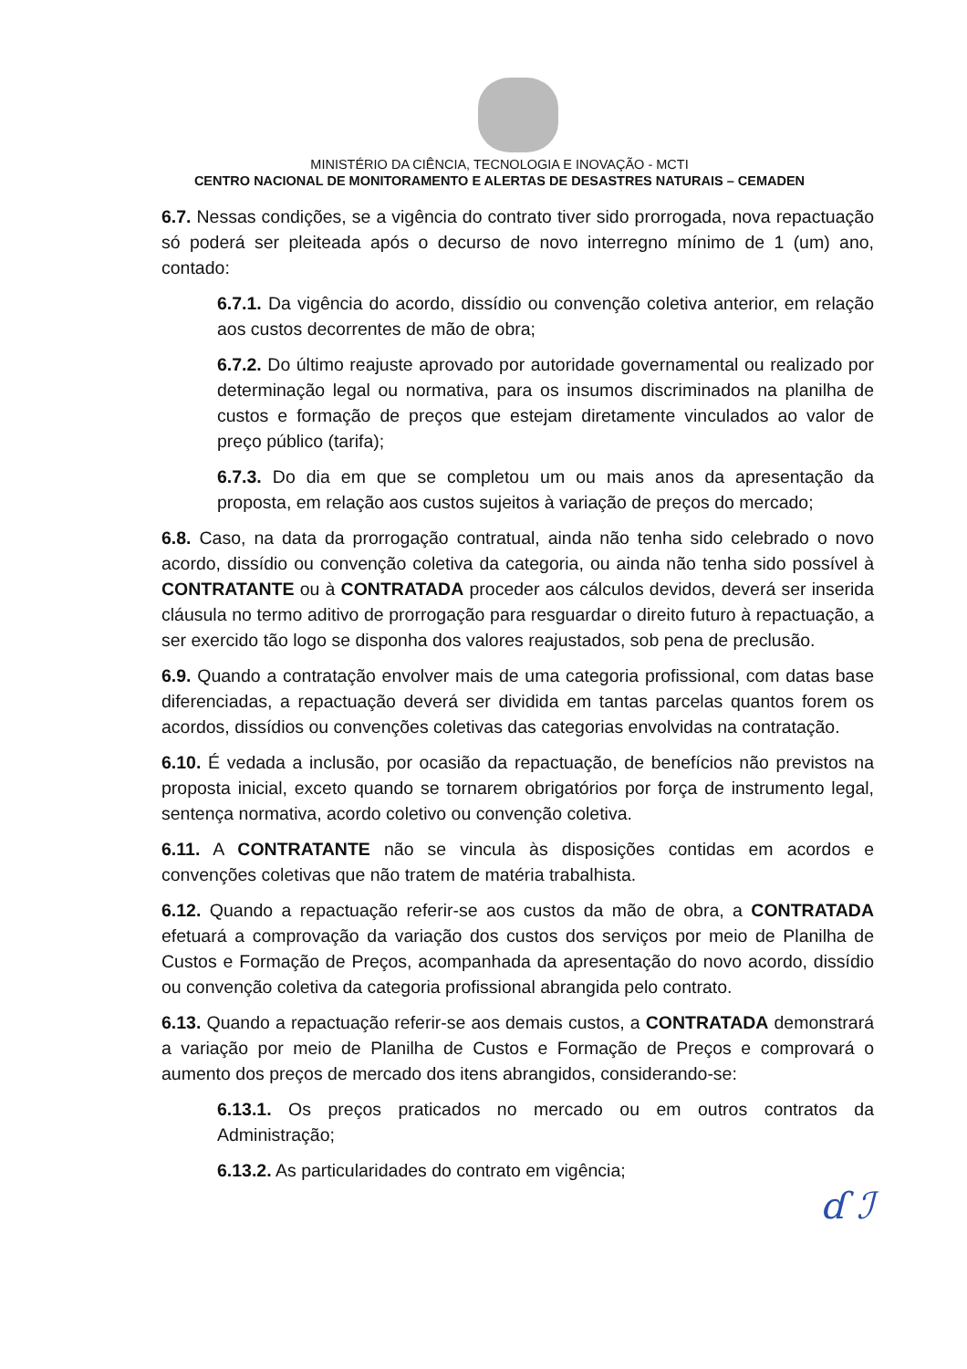MINISTÉRIO DA CIÊNCIA, TECNOLOGIA E INOVAÇÃO - MCTI
CENTRO NACIONAL DE MONITORAMENTO E ALERTAS DE DESASTRES NATURAIS – CEMADEN
6.7. Nessas condições, se a vigência do contrato tiver sido prorrogada, nova repactuação só poderá ser pleiteada após o decurso de novo interregno mínimo de 1 (um) ano, contado:
6.7.1. Da vigência do acordo, dissídio ou convenção coletiva anterior, em relação aos custos decorrentes de mão de obra;
6.7.2. Do último reajuste aprovado por autoridade governamental ou realizado por determinação legal ou normativa, para os insumos discriminados na planilha de custos e formação de preços que estejam diretamente vinculados ao valor de preço público (tarifa);
6.7.3. Do dia em que se completou um ou mais anos da apresentação da proposta, em relação aos custos sujeitos à variação de preços do mercado;
6.8. Caso, na data da prorrogação contratual, ainda não tenha sido celebrado o novo acordo, dissídio ou convenção coletiva da categoria, ou ainda não tenha sido possível à CONTRATANTE ou à CONTRATADA proceder aos cálculos devidos, deverá ser inserida cláusula no termo aditivo de prorrogação para resguardar o direito futuro à repactuação, a ser exercido tão logo se disponha dos valores reajustados, sob pena de preclusão.
6.9. Quando a contratação envolver mais de uma categoria profissional, com datas base diferenciadas, a repactuação deverá ser dividida em tantas parcelas quantos forem os acordos, dissídios ou convenções coletivas das categorias envolvidas na contratação.
6.10. É vedada a inclusão, por ocasião da repactuação, de benefícios não previstos na proposta inicial, exceto quando se tornarem obrigatórios por força de instrumento legal, sentença normativa, acordo coletivo ou convenção coletiva.
6.11. A CONTRATANTE não se vincula às disposições contidas em acordos e convenções coletivas que não tratem de matéria trabalhista.
6.12. Quando a repactuação referir-se aos custos da mão de obra, a CONTRATADA efetuará a comprovação da variação dos custos dos serviços por meio de Planilha de Custos e Formação de Preços, acompanhada da apresentação do novo acordo, dissídio ou convenção coletiva da categoria profissional abrangida pelo contrato.
6.13. Quando a repactuação referir-se aos demais custos, a CONTRATADA demonstrará a variação por meio de Planilha de Custos e Formação de Preços e comprovará o aumento dos preços de mercado dos itens abrangidos, considerando-se:
6.13.1. Os preços praticados no mercado ou em outros contratos da Administração;
6.13.2. As particularidades do contrato em vigência;
ɗ ℐ